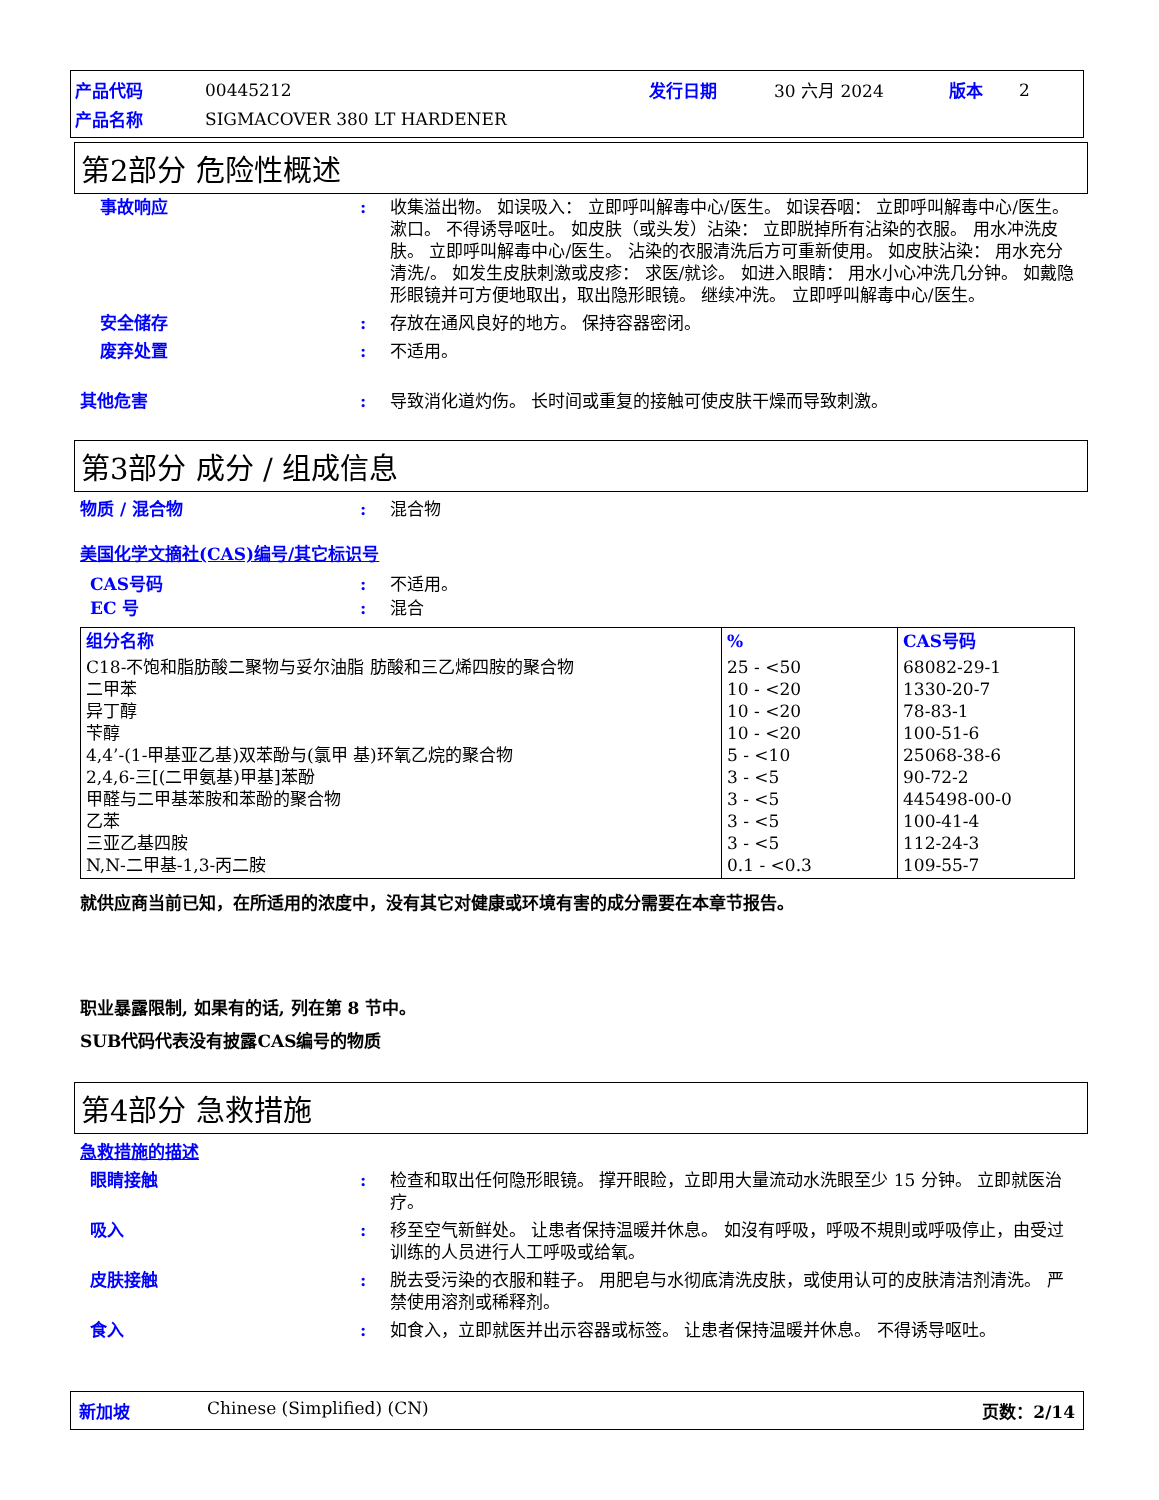| 产品代码 | 00445212 | 发行日期 | 30 六月 2024 | 版本 | 2 |
| 产品名称 | SIGMACOVER 380 LT HARDENER | | | | |
第2部分 危险性概述
事故响应 : 收集溢出物。 如误吸入： 立即呼叫解毒中心/医生。 如误吞咽： 立即呼叫解毒中心/医生。 漱口。 不得诱导呕吐。 如皮肤（或头发）沾染： 立即脱掉所有沾染的衣服。 用水冲洗皮肤。 立即呼叫解毒中心/医生。 沾染的衣服清洗后方可重新使用。 如皮肤沾染： 用水充分清洗/。 如发生皮肤刺激或皮疹： 求医/就诊。 如进入眼睛： 用水小心冲洗几分钟。 如戴隐形眼镜并可方便地取出，取出隐形眼镜。 继续冲洗。 立即呼叫解毒中心/医生。
安全储存 : 存放在通风良好的地方。 保持容器密闭。
废弃处置 : 不适用。
其他危害 : 导致消化道灼伤。 长时间或重复的接触可使皮肤干燥而导致刺激。
第3部分 成分 / 组成信息
物质 / 混合物 : 混合物
美国化学文摘社(CAS)编号/其它标识号
CAS号码 : 不适用。
EC 号 : 混合
| 组分名称 | % | CAS号码 |
| --- | --- | --- |
| C18-不饱和脂肪酸二聚物与妥尔油脂 肪酸和三乙烯四胺的聚合物 二甲苯 异丁醇 苄醇 4,4’-(1-甲基亚乙基)双苯酚与(氯甲 基)环氧乙烷的聚合物 2,4,6-三[(二甲氨基)甲基]苯酚 甲醛与二甲基苯胺和苯酚的聚合物 乙苯 三亚乙基四胺 N,N-二甲基-1,3-丙二胺 | 25 - <50 10 - <20 10 - <20 10 - <20 5 - <10 3 - <5 3 - <5 3 - <5 3 - <5 0.1 - <0.3 | 68082-29-1 1330-20-7 78-83-1 100-51-6 25068-38-6 90-72-2 445498-00-0 100-41-4 112-24-3 109-55-7 |
就供应商当前已知，在所适用的浓度中，没有其它对健康或环境有害的成分需要在本章节报告。
职业暴露限制, 如果有的话, 列在第 8 节中。
SUB代码代表没有披露CAS编号的物质
第4部分 急救措施
急救措施的描述
眼睛接触 : 检查和取出任何隐形眼镜。 撑开眼睑，立即用大量流动水洗眼至少 15 分钟。 立即就医治疗。
吸入 : 移至空气新鲜处。 让患者保持温暖并休息。 如沒有呼吸，呼吸不規則或呼吸停止，由受过训练的人员进行人工呼吸或给氧。
皮肤接触 : 脱去受污染的衣服和鞋子。 用肥皂与水彻底清洗皮肤，或使用认可的皮肤清洁剂清洗。 严禁使用溶剂或稀释剂。
食入 : 如食入，立即就医并出示容器或标签。 让患者保持温暖并休息。 不得诱导呕吐。
新加坡 Chinese (Simplified) (CN) 页数：2/14